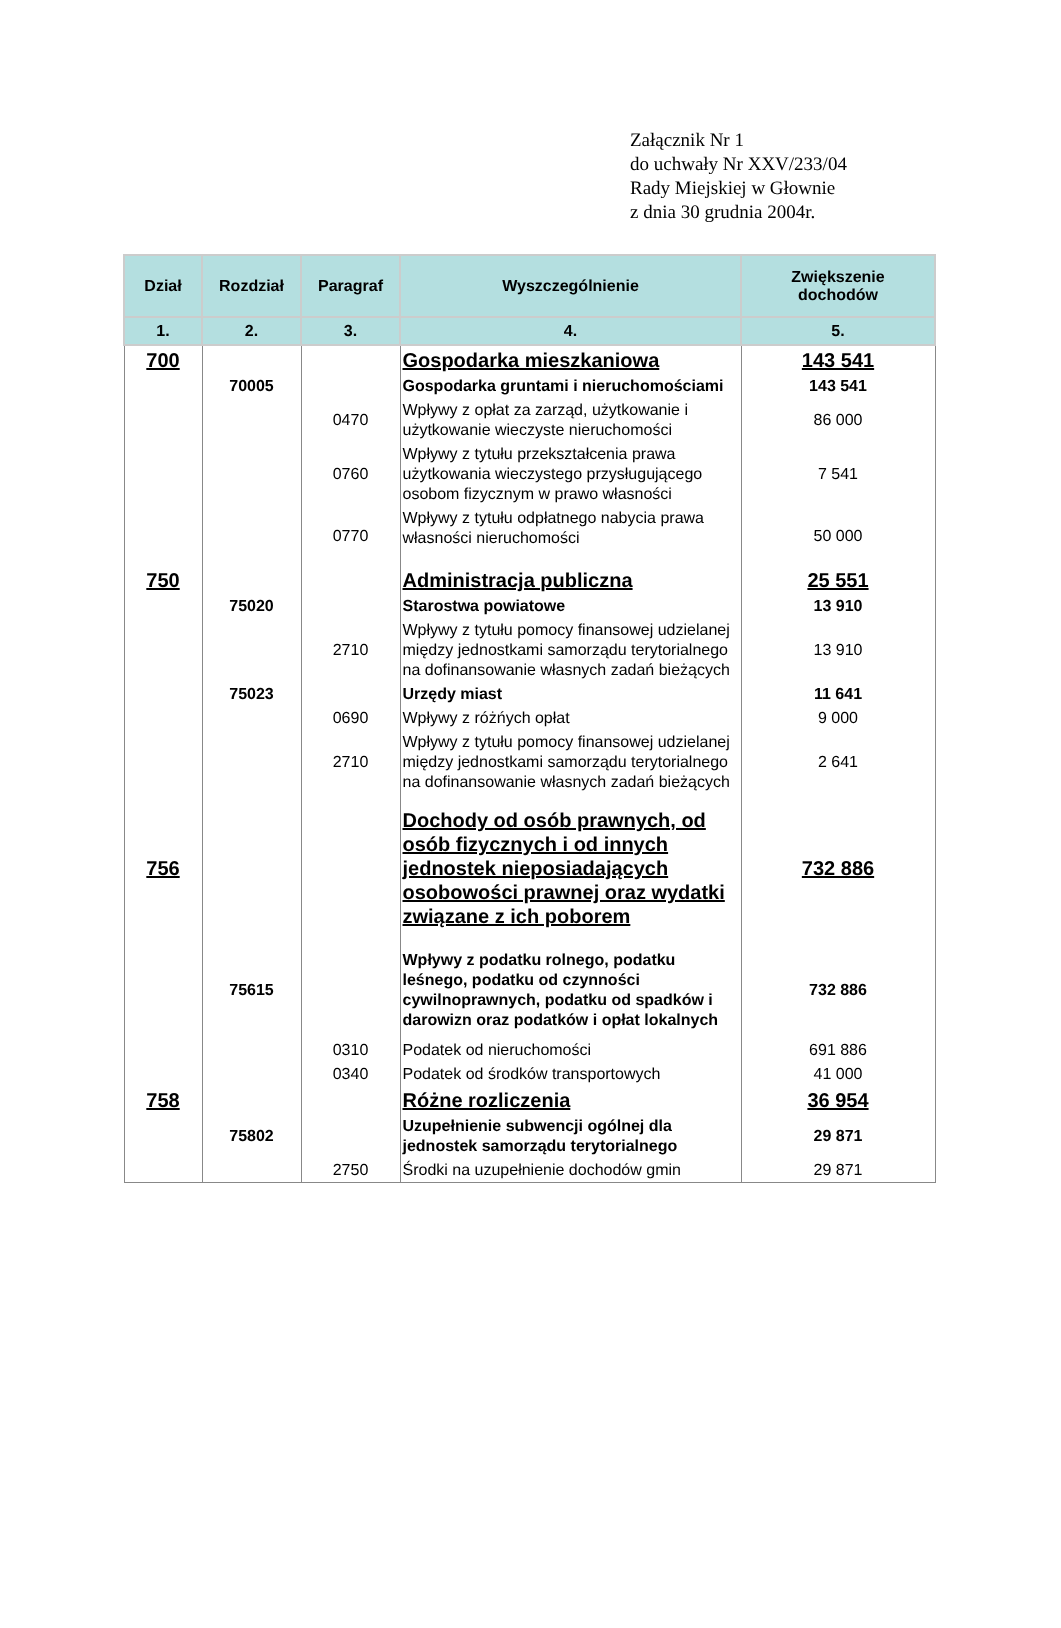Załącznik Nr 1
do uchwały Nr XXV/233/04
Rady Miejskiej w Głownie
z dnia 30 grudnia 2004r.
| Dział | Rozdział | Paragraf | Wyszczególnienie | Zwiększenie dochodów |
| --- | --- | --- | --- | --- |
| 1. | 2. | 3. | 4. | 5. |
| 700 | | | Gospodarka mieszkaniowa | 143 541 |
| | 70005 | | Gospodarka gruntami i nieruchomościami | 143 541 |
| | | 0470 | Wpływy z opłat za zarząd, użytkowanie i użytkowanie wieczyste nieruchomości | 86 000 |
| | | 0760 | Wpływy z tytułu przekształcenia prawa użytkowania wieczystego przysługującego osobom fizycznym w prawo własności | 7 541 |
| | | 0770 | Wpływy z tytułu odpłatnego nabycia prawa własności nieruchomości | 50 000 |
| 750 | | | Administracja publiczna | 25 551 |
| | 75020 | | Starostwa powiatowe | 13 910 |
| | | 2710 | Wpływy z tytułu pomocy finansowej udzielanej między jednostkami samorządu terytorialnego na dofinansowanie własnych zadań bieżących | 13 910 |
| | 75023 | | Urzędy miast | 11 641 |
| | | 0690 | Wpływy z różńych opłat | 9 000 |
| | | 2710 | Wpływy z tytułu pomocy finansowej udzielanej między jednostkami samorządu terytorialnego na dofinansowanie własnych zadań bieżących | 2 641 |
| 756 | | | Dochody od osób prawnych, od osób fizycznych i od innych jednostek nieposiadających osobowości prawnej oraz wydatki związane z ich poborem | 732 886 |
| | 75615 | | Wpływy z podatku rolnego, podatku leśnego, podatku od czynności cywilnoprawnych, podatku od spadków i darowizn oraz podatków i opłat lokalnych | 732 886 |
| | | 0310 | Podatek od nieruchomości | 691 886 |
| | | 0340 | Podatek od środków transportowych | 41 000 |
| 758 | | | Różne rozliczenia | 36 954 |
| | 75802 | | Uzupełnienie subwencji ogólnej dla jednostek samorządu terytorialnego | 29 871 |
| | | 2750 | Środki na uzupełnienie dochodów gmin | 29 871 |